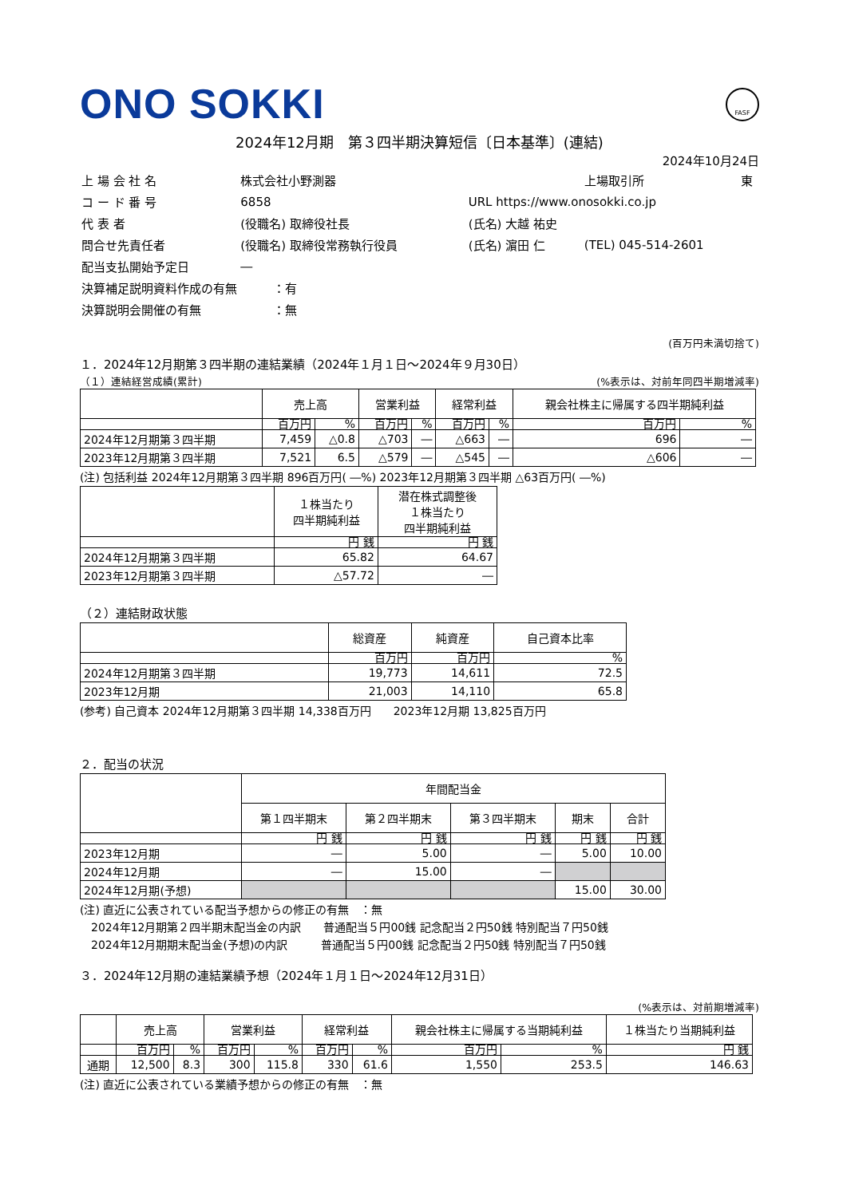FASF
ONO SOKKI
2024年12月期　第３四半期決算短信〔日本基準〕(連結)
2024年10月24日
| 上 場 会 社 名 | 株式会社小野測器 | | 上場取引所 | 東 |
| コ ー ド 番 号 | 6858 | URL https://www.onosokki.co.jp | | |
| 代 表 者 | (役職名) 取締役社長 | (氏名) 大越 祐史 | | |
| 問合せ先責任者 | (役職名) 取締役常務執行役員 | (氏名) 濵田 仁 | (TEL) 045-514-2601 | |
| 配当支払開始予定日 | ― | | | |
| 決算補足説明資料作成の有無 ：有 | | | | |
| 決算説明会開催の有無 ：無 | | | | |
(百万円未満切捨て)
１．2024年12月期第３四半期の連結業績（2024年１月１日～2024年９月30日）
（１）連結経営成績(累計) (%表示は、対前年同四半期増減率)
| | 売上高 | | 営業利益 | | 経常利益 | | 親会社株主に帰属する四半期純利益 | |
| --- | --- | --- | --- | --- | --- | --- | --- | --- |
| | 百万円 | % | 百万円 | % | 百万円 | % | 百万円 | % |
| 2024年12月期第３四半期 | 7,459 | △0.8 | △703 | ― | △663 | ― | 696 | ― |
| 2023年12月期第３四半期 | 7,521 | 6.5 | △579 | ― | △545 | ― | △606 | ― |
(注) 包括利益 2024年12月期第３四半期 896百万円( ―%) 2023年12月期第３四半期 △63百万円( ―%)
| | １株当たり 四半期純利益 | 潜在株式調整後 １株当たり 四半期純利益 |
| --- | --- | --- |
| | 円 銭 | 円 銭 |
| 2024年12月期第３四半期 | 65.82 | 64.67 |
| 2023年12月期第３四半期 | △57.72 | ― |
（２）連結財政状態
| | 総資産 | 純資産 | 自己資本比率 |
| --- | --- | --- | --- |
| | 百万円 | 百万円 | % |
| 2024年12月期第３四半期 | 19,773 | 14,611 | 72.5 |
| 2023年12月期 | 21,003 | 14,110 | 65.8 |
(参考) 自己資本 2024年12月期第３四半期 14,338百万円　　2023年12月期 13,825百万円
２．配当の状況
| | 年間配当金 | | | | |
| --- | --- | --- | --- | --- | --- |
| | 第１四半期末 | 第２四半期末 | 第３四半期末 | 期末 | 合計 |
| | 円 銭 | 円 銭 | 円 銭 | 円 銭 | 円 銭 |
| 2023年12月期 | ― | 5.00 | ― | 5.00 | 10.00 |
| 2024年12月期 | ― | 15.00 | ― | | |
| 2024年12月期(予想) | | | | 15.00 | 30.00 |
(注) 直近に公表されている配当予想からの修正の有無　：無
　2024年12月期第２四半期末配当金の内訳　　普通配当５円00銭 記念配当２円50銭 特別配当７円50銭
　2024年12月期期末配当金(予想)の内訳　　　普通配当５円00銭 記念配当２円50銭 特別配当７円50銭
３．2024年12月期の連結業績予想（2024年１月１日～2024年12月31日）
(%表示は、対前期増減率)
| | 売上高 | | 営業利益 | | 経常利益 | | 親会社株主に帰属する当期純利益 | | １株当たり当期純利益 |
| --- | --- | --- | --- | --- | --- | --- | --- | --- | --- |
| | 百万円 | % | 百万円 | % | 百万円 | % | 百万円 | % | 円 銭 |
| 通期 | 12,500 | 8.3 | 300 | 115.8 | 330 | 61.6 | 1,550 | 253.5 | 146.63 |
(注) 直近に公表されている業績予想からの修正の有無　：無